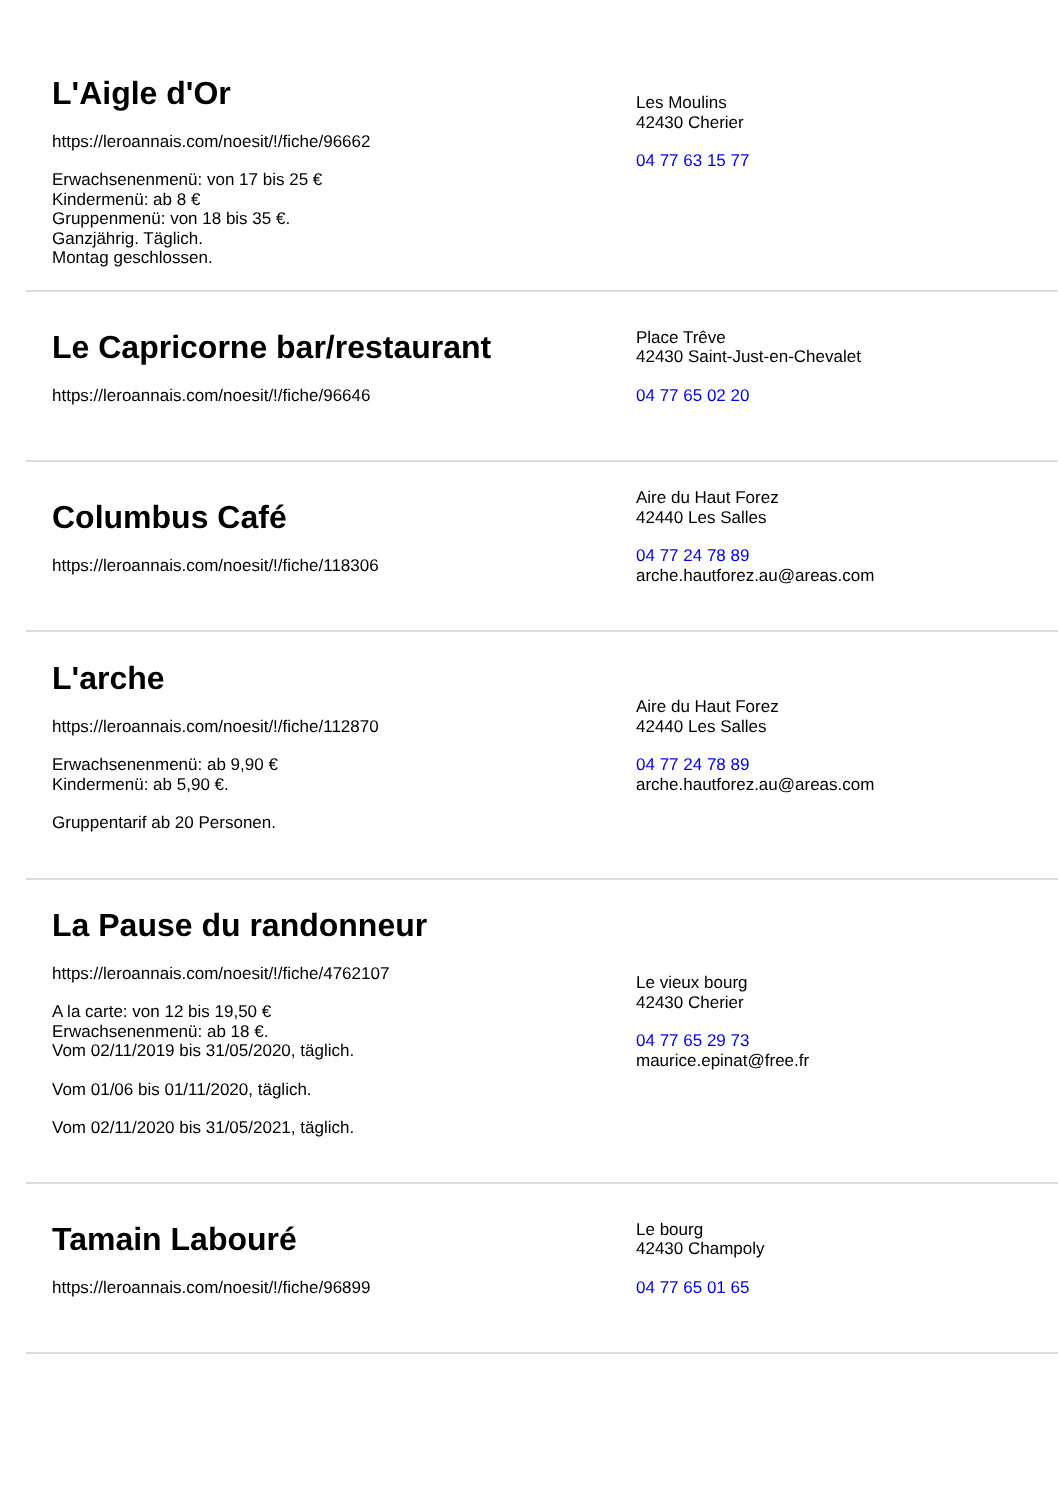L'Aigle d'Or
https://leroannais.com/noesit/!/fiche/96662
Erwachsenenmenü: von 17 bis 25 €
Kindermenü: ab 8 €
Gruppenmenü: von 18 bis 35 €.
Ganzjährig. Täglich.
Montag geschlossen.
Les Moulins
42430 Cherier
04 77 63 15 77
Le Capricorne bar/restaurant
https://leroannais.com/noesit/!/fiche/96646
Place Trêve
42430 Saint-Just-en-Chevalet
04 77 65 02 20
Columbus Café
https://leroannais.com/noesit/!/fiche/118306
Aire du Haut Forez
42440 Les Salles
04 77 24 78 89
arche.hautforez.au@areas.com
L'arche
https://leroannais.com/noesit/!/fiche/112870
Erwachsenenmenü: ab 9,90 €
Kindermenü: ab 5,90 €.
Gruppentarif ab 20 Personen.
Aire du Haut Forez
42440 Les Salles
04 77 24 78 89
arche.hautforez.au@areas.com
La Pause du randonneur
https://leroannais.com/noesit/!/fiche/4762107
A la carte: von 12 bis 19,50 €
Erwachsenenmenü: ab 18 €.
Vom 02/11/2019 bis 31/05/2020, täglich.
Vom 01/06 bis 01/11/2020, täglich.
Vom 02/11/2020 bis 31/05/2021, täglich.
Le vieux bourg
42430 Cherier
04 77 65 29 73
maurice.epinat@free.fr
Tamain Labouré
https://leroannais.com/noesit/!/fiche/96899
Le bourg
42430 Champoly
04 77 65 01 65